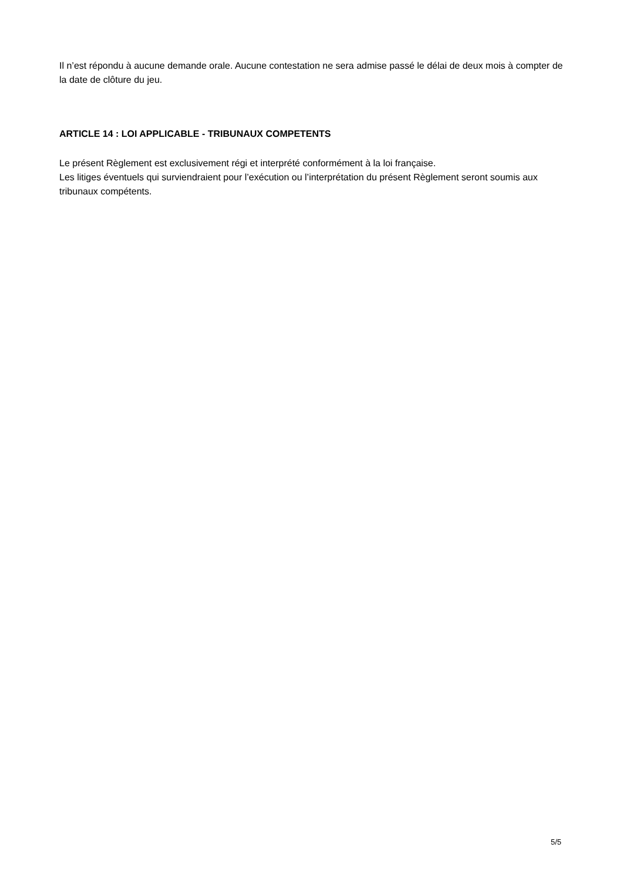Il n’est répondu à aucune demande orale. Aucune contestation ne sera admise passé le délai de deux mois à compter de la date de clôture du jeu.
ARTICLE 14 : LOI APPLICABLE - TRIBUNAUX COMPETENTS
Le présent Règlement est exclusivement régi et interprété conformément à la loi française.
Les litiges éventuels qui surviendraient pour l’exécution ou l’interprétation du présent Règlement seront soumis aux tribunaux compétents.
5/5